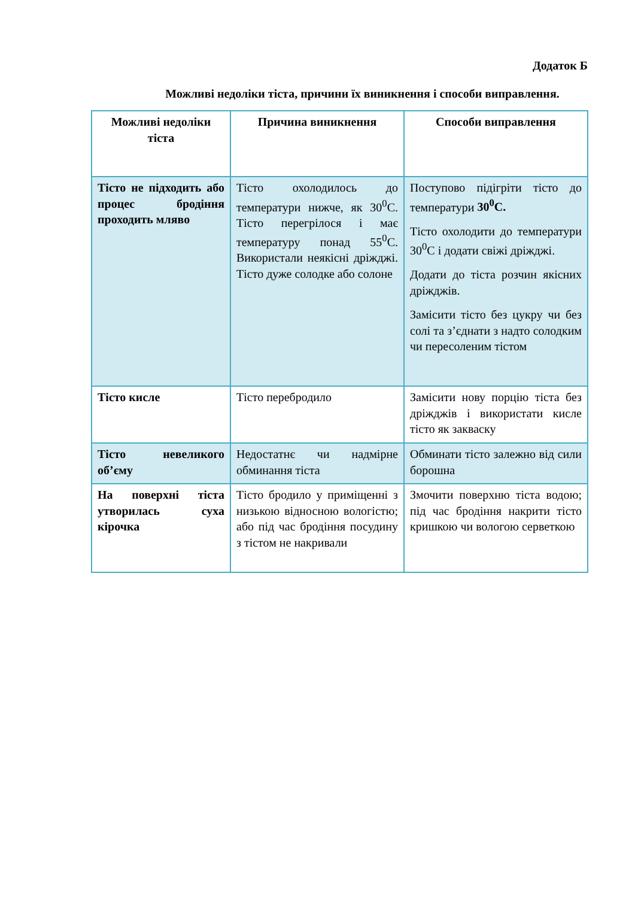Додаток Б
Можливі недоліки тіста, причини їх виникнення і способи виправлення.
| Можливі недоліки тіста | Причина виникнення | Способи виправлення |
| --- | --- | --- |
| Тісто не підходить або процес бродіння проходить мляво | Тісто охолодилось до температури нижче, як 30<sup>0</sup>С. Тісто перегрілося і має температуру понад 55<sup>0</sup>С. Використали неякісні дріжджі. Тісто дуже солодке або солоне | Поступово підігріти тісто до температури 30<sup>0</sup>С. Тісто охолодити до температури 30<sup>0</sup>С і додати свіжі дріжджі. Додати до тіста розчин якісних дріжджів. Замісити тісто без цукру чи без солі та з’єднати з надто солодким чи пересоленим тістом |
| Тісто кисле | Тісто перебродило | Замісити нову порцію тіста без дріжджів і використати кисле тісто як закваску |
| Тісто невеликого об’єму | Недостатнє чи надмірне обминання тіста | Обминати тісто залежно від сили борошна |
| На поверхні тіста утворилась суха кірочка | Тісто бродило у приміщенні з низькою відносною вологістю; або під час бродіння посудину з тістом не накривали | Змочити поверхню тіста водою; під час бродіння накрити тісто кришкою чи вологою серветкою |